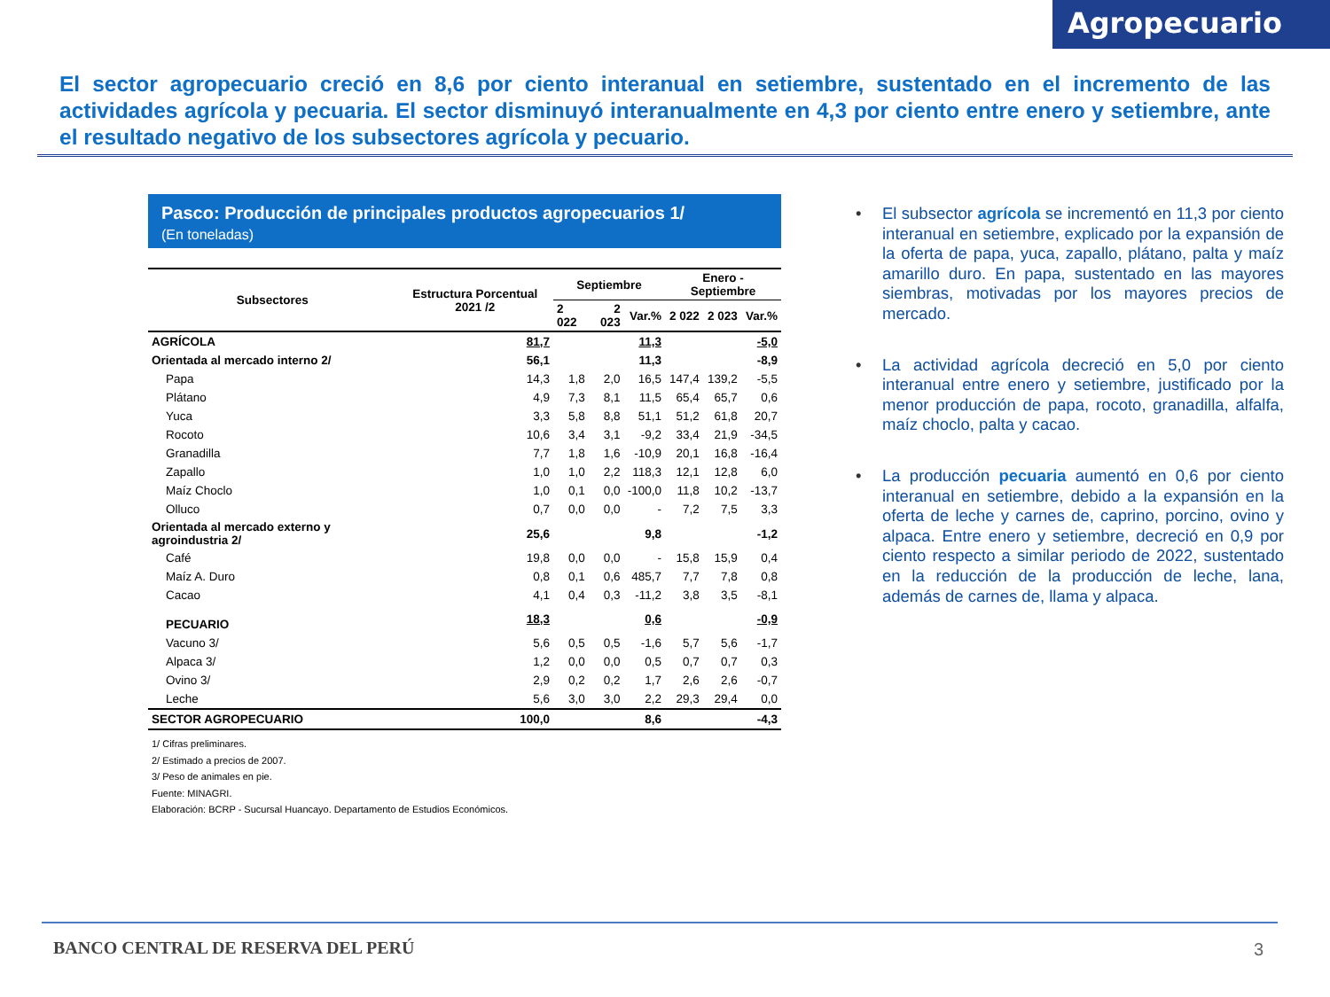Agropecuario
El sector agropecuario creció en 8,6 por ciento interanual en setiembre, sustentado en el incremento de las actividades agrícola y pecuaria. El sector disminuyó interanualmente en 4,3 por ciento entre enero y setiembre, ante el resultado negativo de los subsectores agrícola y pecuario.
Pasco: Producción de principales productos agropecuarios 1/
(En toneladas)
| Subsectores | Estructura Porcentual 2021 /2 | Septiembre | | | Enero - Septiembre | | |
| --- | --- | --- | --- | --- | --- | --- | --- |
| | | 2 022 | 2 023 | Var.% | 2 022 | 2 023 | Var.% |
| AGRÍCOLA | 81,7 | | | 11,3 | | | -5,0 |
| Orientada al mercado interno 2/ | 56,1 | | | 11,3 | | | -8,9 |
| Papa | 14,3 | 1,8 | 2,0 | 16,5 | 147,4 | 139,2 | -5,5 |
| Plátano | 4,9 | 7,3 | 8,1 | 11,5 | 65,4 | 65,7 | 0,6 |
| Yuca | 3,3 | 5,8 | 8,8 | 51,1 | 51,2 | 61,8 | 20,7 |
| Rocoto | 10,6 | 3,4 | 3,1 | -9,2 | 33,4 | 21,9 | -34,5 |
| Granadilla | 7,7 | 1,8 | 1,6 | -10,9 | 20,1 | 16,8 | -16,4 |
| Zapallo | 1,0 | 1,0 | 2,2 | 118,3 | 12,1 | 12,8 | 6,0 |
| Maíz Choclo | 1,0 | 0,1 | 0,0 | -100,0 | 11,8 | 10,2 | -13,7 |
| Olluco | 0,7 | 0,0 | 0,0 | - | 7,2 | 7,5 | 3,3 |
| Orientada al mercado externo y agroindustria 2/ | 25,6 | | | 9,8 | | | -1,2 |
| Café | 19,8 | 0,0 | 0,0 | - | 15,8 | 15,9 | 0,4 |
| Maíz A. Duro | 0,8 | 0,1 | 0,6 | 485,7 | 7,7 | 7,8 | 0,8 |
| Cacao | 4,1 | 0,4 | 0,3 | -11,2 | 3,8 | 3,5 | -8,1 |
| PECUARIO | 18,3 | | | 0,6 | | | -0,9 |
| Vacuno 3/ | 5,6 | 0,5 | 0,5 | -1,6 | 5,7 | 5,6 | -1,7 |
| Alpaca 3/ | 1,2 | 0,0 | 0,0 | 0,5 | 0,7 | 0,7 | 0,3 |
| Ovino 3/ | 2,9 | 0,2 | 0,2 | 1,7 | 2,6 | 2,6 | -0,7 |
| Leche | 5,6 | 3,0 | 3,0 | 2,2 | 29,3 | 29,4 | 0,0 |
| SECTOR AGROPECUARIO | 100,0 | | | 8,6 | | | -4,3 |
1/ Cifras preliminares.
2/ Estimado a precios de 2007.
3/ Peso de animales en pie.
Fuente: MINAGRI.
Elaboración: BCRP - Sucursal Huancayo. Departamento de Estudios Económicos.
• El subsector agrícola se incrementó en 11,3 por ciento interanual en setiembre, explicado por la expansión de la oferta de papa, yuca, zapallo, plátano, palta y maíz amarillo duro. En papa, sustentado en las mayores siembras, motivadas por los mayores precios de mercado.
• La actividad agrícola decreció en 5,0 por ciento interanual entre enero y setiembre, justificado por la menor producción de papa, rocoto, granadilla, alfalfa, maíz choclo, palta y cacao.
• La producción pecuaria aumentó en 0,6 por ciento interanual en setiembre, debido a la expansión en la oferta de leche y carnes de, caprino, porcino, ovino y alpaca. Entre enero y setiembre, decreció en 0,9 por ciento respecto a similar periodo de 2022, sustentado en la reducción de la producción de leche, lana, además de carnes de, llama y alpaca.
BANCO CENTRAL DE RESERVA DEL PERÚ
3